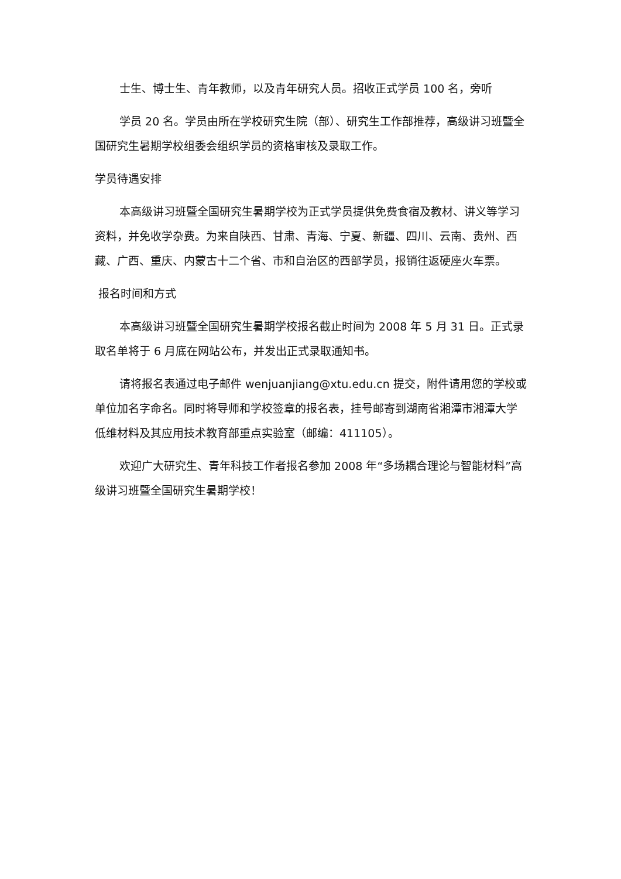士生、博士生、青年教师，以及青年研究人员。招收正式学员 100 名，旁听
学员 20 名。学员由所在学校研究生院（部）、研究生工作部推荐，高级讲习班暨全国研究生暑期学校组委会组织学员的资格审核及录取工作。
学员待遇安排
本高级讲习班暨全国研究生暑期学校为正式学员提供免费食宿及教材、讲义等学习资料，并免收学杂费。为来自陕西、甘肃、青海、宁夏、新疆、四川、云南、贵州、西藏、广西、重庆、内蒙古十二个省、市和自治区的西部学员，报销往返硬座火车票。
报名时间和方式
本高级讲习班暨全国研究生暑期学校报名截止时间为 2008 年 5 月 31 日。正式录取名单将于 6 月底在网站公布，并发出正式录取通知书。
请将报名表通过电子邮件 wenjuanjiang@xtu.edu.cn 提交，附件请用您的学校或单位加名字命名。同时将导师和学校签章的报名表，挂号邮寄到湖南省湘潭市湘潭大学低维材料及其应用技术教育部重点实验室（邮编：411105）。
欢迎广大研究生、青年科技工作者报名参加 2008 年“多场耦合理论与智能材料”高级讲习班暨全国研究生暑期学校！